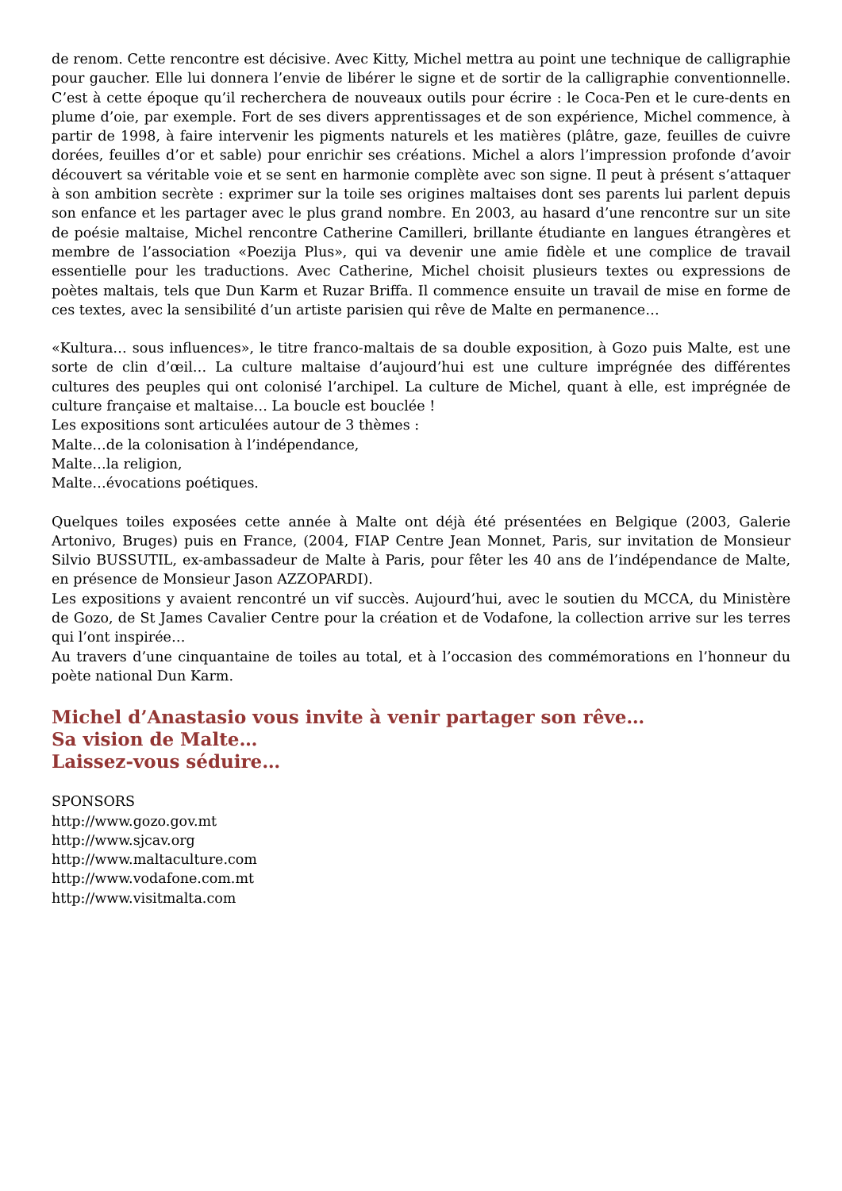de renom. Cette rencontre est décisive. Avec Kitty, Michel mettra au point une technique de calligraphie pour gaucher. Elle lui donnera l’envie de libérer le signe et de sortir de la calligraphie conventionnelle. C’est à cette époque qu’il recherchera de nouveaux outils pour écrire : le Coca-Pen et le cure-dents en plume d’oie, par exemple. Fort de ses divers apprentissages et de son expérience, Michel commence, à partir de 1998, à faire intervenir les pigments naturels et les matières (plâtre, gaze, feuilles de cuivre dorées, feuilles d’or et sable) pour enrichir ses créations. Michel a alors l’impression profonde d’avoir découvert sa véritable voie et se sent en harmonie complète avec son signe. Il peut à présent s’attaquer à son ambition secrète : exprimer sur la toile ses origines maltaises dont ses parents lui parlent depuis son enfance et les partager avec le plus grand nombre. En 2003, au hasard d’une rencontre sur un site de poésie maltaise, Michel rencontre Catherine Camilleri, brillante étudiante en langues étrangères et membre de l’association «Poezija Plus», qui va devenir une amie fidèle et une complice de travail essentielle pour les traductions. Avec Catherine, Michel choisit plusieurs textes ou expressions de poètes maltais, tels que Dun Karm et Ruzar Briffa. Il commence ensuite un travail de mise en forme de ces textes, avec la sensibilité d’un artiste parisien qui rêve de Malte en permanence…
«Kultura… sous influences», le titre franco-maltais de sa double exposition, à Gozo puis Malte, est une sorte de clin d’œil… La culture maltaise d’aujourd’hui est une culture imprégnée des différentes cultures des peuples qui ont colonisé l’archipel. La culture de Michel, quant à elle, est imprégnée de culture française et maltaise… La boucle est bouclée !
Les expositions sont articulées autour de 3 thèmes :
Malte…de la colonisation à l’indépendance,
Malte…la religion,
Malte…évocations poétiques.
Quelques toiles exposées cette année à Malte ont déjà été présentées en Belgique (2003, Galerie Artonivo, Bruges) puis en France, (2004, FIAP Centre Jean Monnet, Paris, sur invitation de Monsieur Silvio BUSSUTIL, ex-ambassadeur de Malte à Paris, pour fêter les 40 ans de l’indépendance de Malte, en présence de Monsieur Jason AZZOPARDI).
Les expositions y avaient rencontré un vif succès. Aujourd’hui, avec le soutien du MCCA, du Ministère de Gozo, de St James Cavalier Centre pour la création et de Vodafone, la collection arrive sur les terres qui l’ont inspirée…
Au travers d’une cinquantaine de toiles au total, et à l’occasion des commémorations en l’honneur du poète national Dun Karm.
Michel d’Anastasio vous invite à venir partager son rêve…
Sa vision de Malte…
Laissez-vous séduire…
SPONSORS
http://www.gozo.gov.mt
http://www.sjcav.org
http://www.maltaculture.com
http://www.vodafone.com.mt
http://www.visitmalta.com